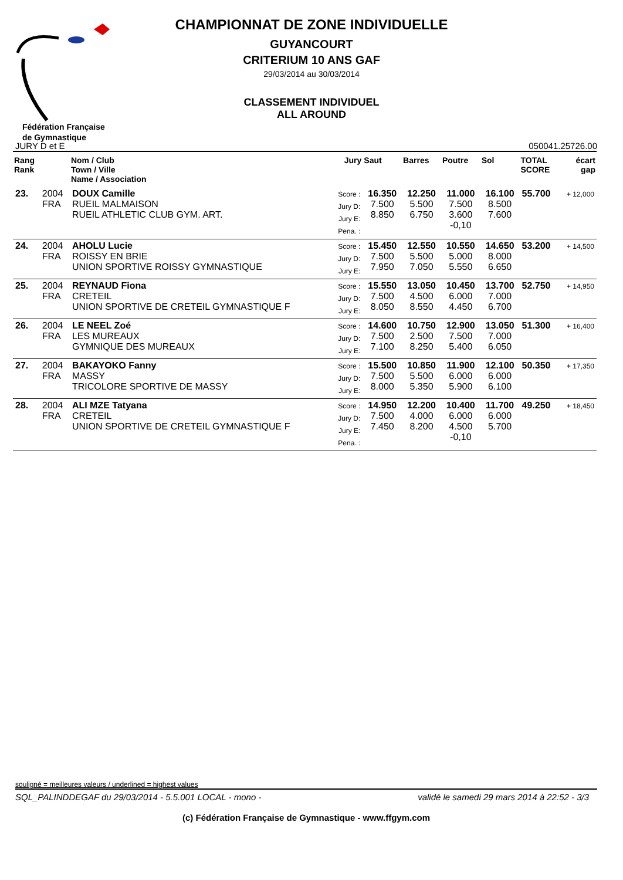CHAMPIONNAT DE ZONE INDIVIDUELLE
GUYANCOURT
CRITERIUM 10 ANS GAF
29/03/2014 au 30/03/2014
CLASSEMENT INDIVIDUEL
ALL AROUND
Fédération Française
de Gymnastique
JURY D et E 050041.25726.00
| Rang Rank | | Nom / Club Town / Ville Name / Association | Jury | Saut | Barres | Poutre | Sol | TOTAL SCORE | écart gap |
| --- | --- | --- | --- | --- | --- | --- | --- | --- | --- |
| 23. | 2004 FRA | DOUX Camille RUEIL MALMAISON RUEIL ATHLETIC CLUB GYM. ART. | Score : Jury D: Jury E: Pena. : | 16.350 7.500 8.850 | 12.250 5.500 6.750 | 11.000 7.500 3.600 -0,10 | 16.100 8.500 7.600 | 55.700 | + 12,000 |
| 24. | 2004 FRA | AHOLU Lucie ROISSY EN BRIE UNION SPORTIVE ROISSY GYMNASTIQUE | Score : Jury D: Jury E: | 15.450 7.500 7.950 | 12.550 5.500 7.050 | 10.550 5.000 5.550 | 14.650 8.000 6.650 | 53.200 | + 14,500 |
| 25. | 2004 FRA | REYNAUD Fiona CRETEIL UNION SPORTIVE DE CRETEIL GYMNASTIQUE F | Score : Jury D: Jury E: | 15.550 7.500 8.050 | 13.050 4.500 8.550 | 10.450 6.000 4.450 | 13.700 7.000 6.700 | 52.750 | + 14,950 |
| 26. | 2004 FRA | LE NEEL Zoé LES MUREAUX GYMNIQUE DES MUREAUX | Score : Jury D: Jury E: | 14.600 7.500 7.100 | 10.750 2.500 8.250 | 12.900 7.500 5.400 | 13.050 7.000 6.050 | 51.300 | + 16,400 |
| 27. | 2004 FRA | BAKAYOKO Fanny MASSY TRICOLORE SPORTIVE DE MASSY | Score : Jury D: Jury E: | 15.500 7.500 8.000 | 10.850 5.500 5.350 | 11.900 6.000 5.900 | 12.100 6.000 6.100 | 50.350 | + 17,350 |
| 28. | 2004 FRA | ALI MZE Tatyana CRETEIL UNION SPORTIVE DE CRETEIL GYMNASTIQUE F | Score : Jury D: Jury E: Pena. : | 14.950 7.500 7.450 | 12.200 4.000 8.200 | 10.400 6.000 4.500 -0,10 | 11.700 6.000 5.700 | 49.250 | + 18,450 |
souligné = meilleures valeurs / underlined = highest values
SQL_PALINDDEGAF du 29/03/2014 - 5.5.001 LOCAL - mono - validé le samedi 29 mars 2014 à 22:52 - 3/3
(c) Fédération Française de Gymnastique - www.ffgym.com